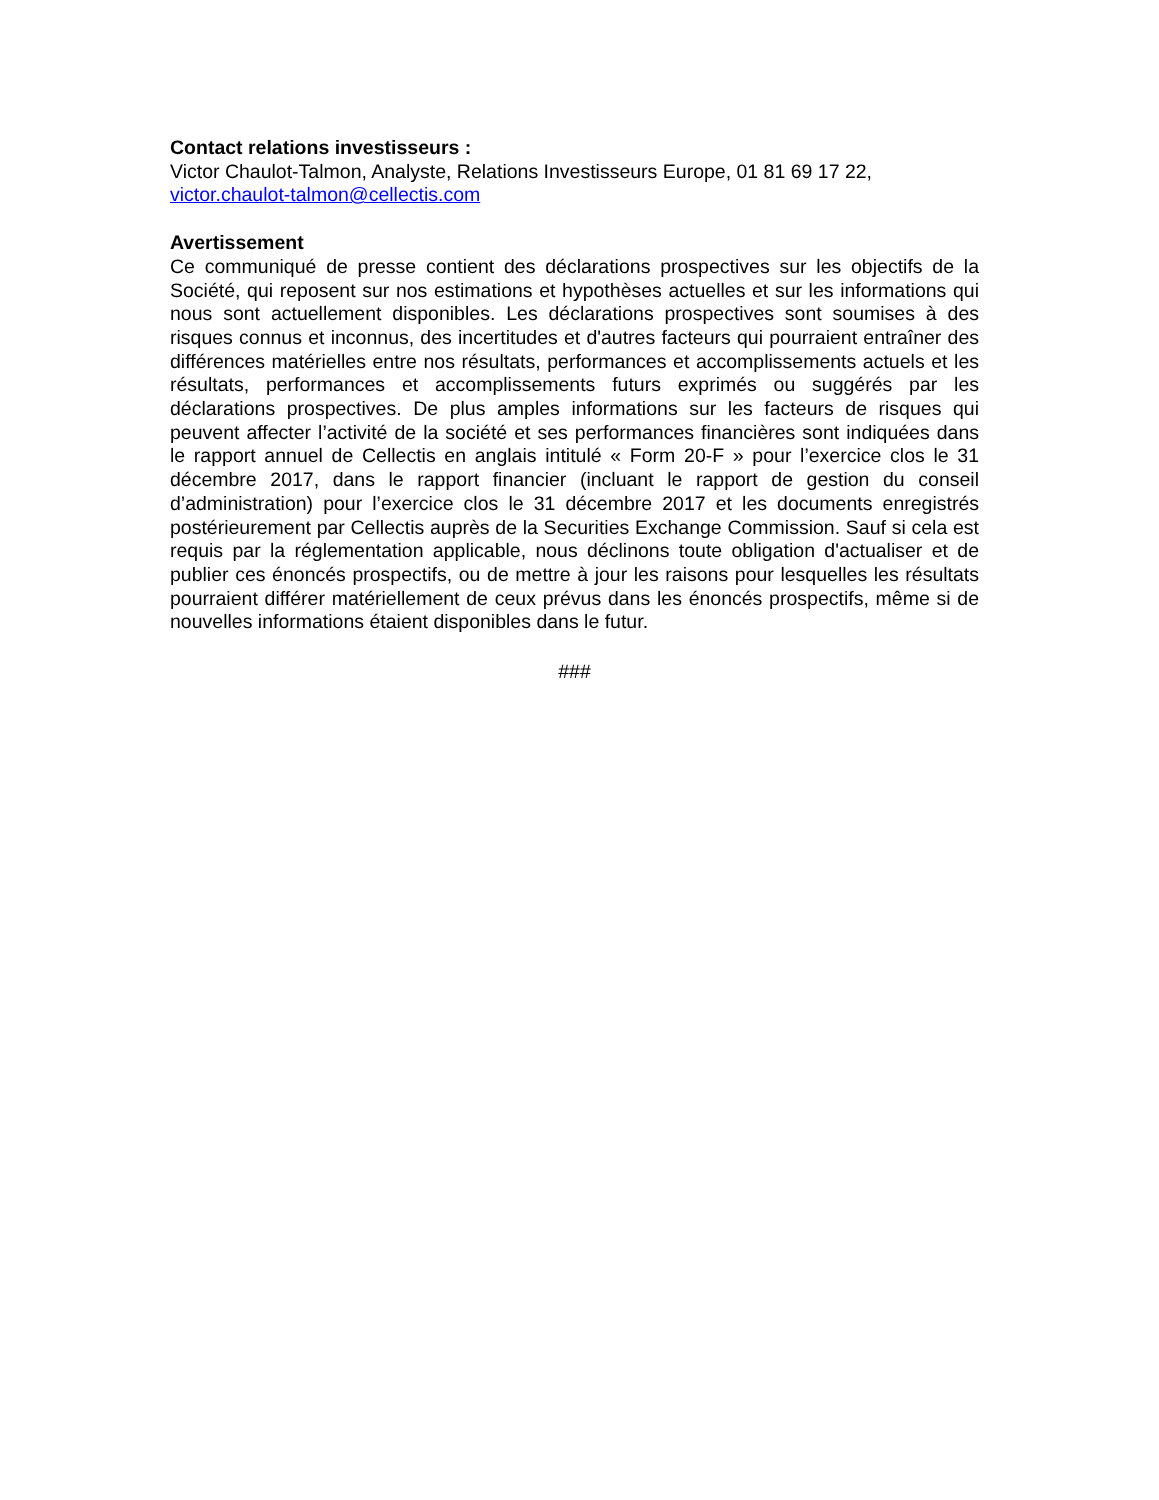Contact relations investisseurs :
Victor Chaulot-Talmon, Analyste, Relations Investisseurs Europe, 01 81 69 17 22,
victor.chaulot-talmon@cellectis.com
Avertissement
Ce communiqué de presse contient des déclarations prospectives sur les objectifs de la Société, qui reposent sur nos estimations et hypothèses actuelles et sur les informations qui nous sont actuellement disponibles. Les déclarations prospectives sont soumises à des risques connus et inconnus, des incertitudes et d'autres facteurs qui pourraient entraîner des différences matérielles entre nos résultats, performances et accomplissements actuels et les résultats, performances et accomplissements futurs exprimés ou suggérés par les déclarations prospectives. De plus amples informations sur les facteurs de risques qui peuvent affecter l’activité de la société et ses performances financières sont indiquées dans le rapport annuel de Cellectis en anglais intitulé « Form 20-F » pour l’exercice clos le 31 décembre 2017, dans le rapport financier (incluant le rapport de gestion du conseil d’administration) pour l’exercice clos le 31 décembre 2017 et les documents enregistrés postérieurement par Cellectis auprès de la Securities Exchange Commission. Sauf si cela est requis par la réglementation applicable, nous déclinons toute obligation d'actualiser et de publier ces énoncés prospectifs, ou de mettre à jour les raisons pour lesquelles les résultats pourraient différer matériellement de ceux prévus dans les énoncés prospectifs, même si de nouvelles informations étaient disponibles dans le futur.
###